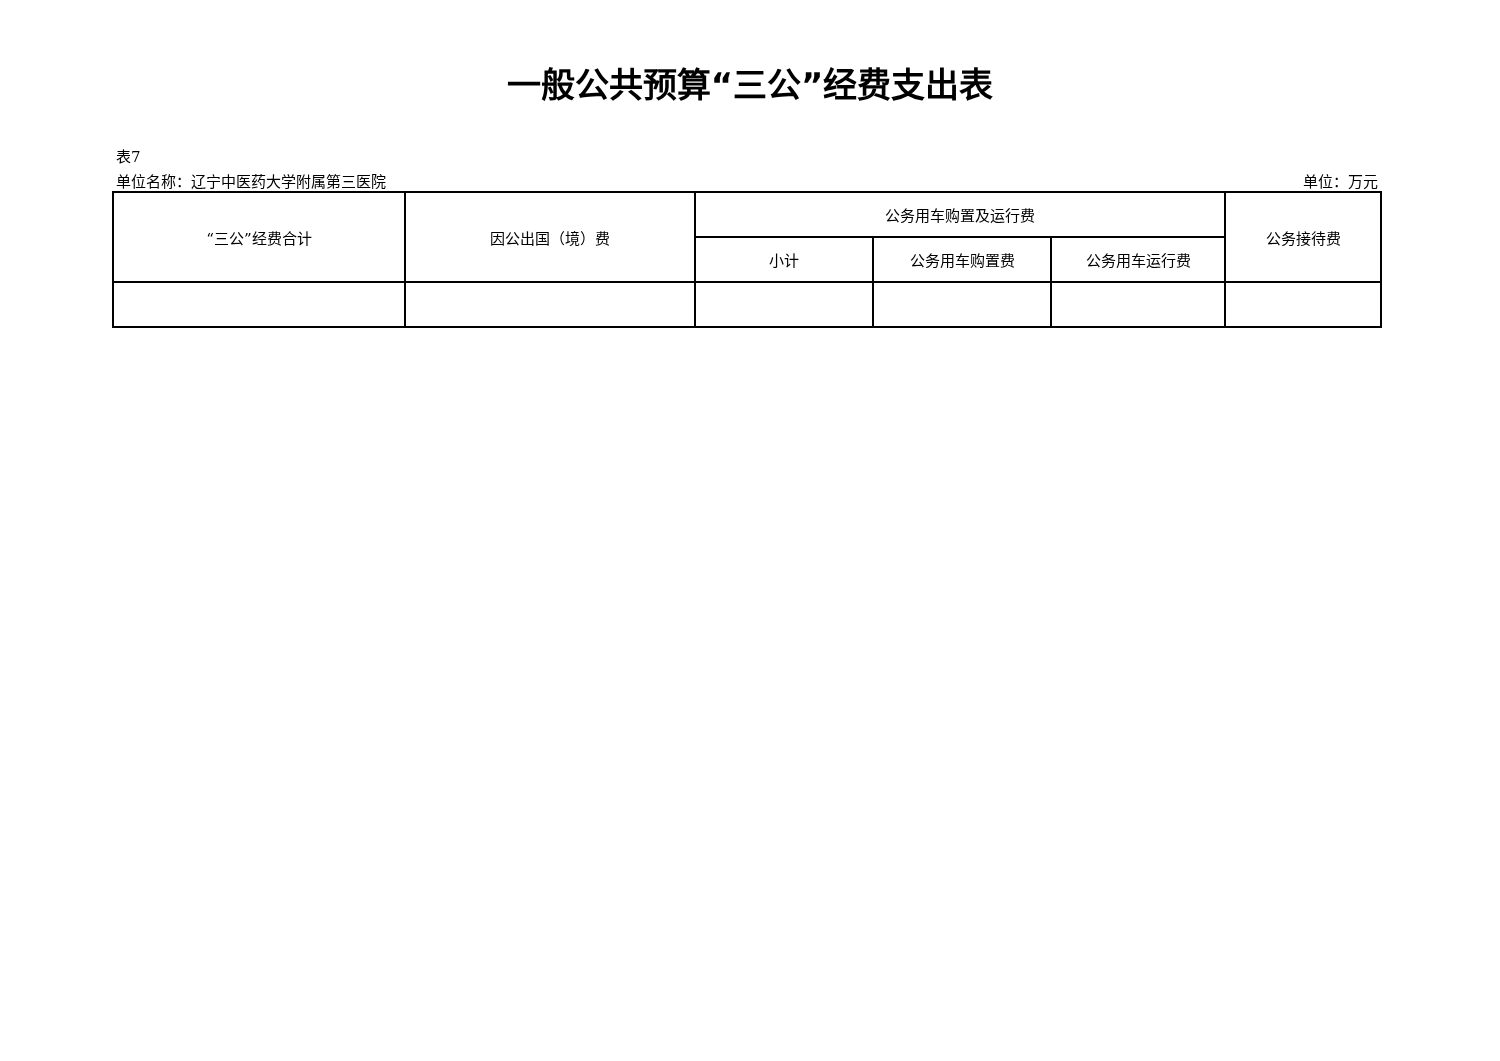一般公共预算“三公”经费支出表
表7
单位名称：辽宁中医药大学附属第三医院 单位：万元
| “三公”经费合计 | 因公出国（境）费 | 公务用车购置及运行费 | | | 公务接待费 |
| --- | --- | --- | --- | --- | --- |
| | | 小计 | 公务用车购置费 | 公务用车运行费 | |